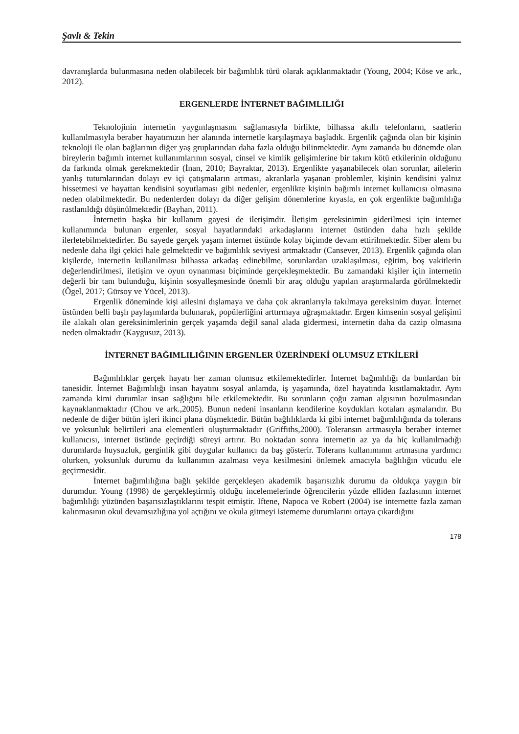Şavlı & Tekin
davranışlarda bulunmasına neden olabilecek bir bağımlılık türü olarak açıklanmaktadır (Young, 2004; Köse ve ark., 2012).
ERGENLERDE İNTERNET BAĞIMLILIĞI
Teknolojinin internetin yaygınlaşmasını sağlamasıyla birlikte, bilhassa akıllı telefonların, saatlerin kullanılmasıyla beraber hayatımızın her alanında internetle karşılaşmaya başladık. Ergenlik çağında olan bir kişinin teknoloji ile olan bağlarının diğer yaş gruplarından daha fazla olduğu bilinmektedir. Aynı zamanda bu dönemde olan bireylerin bağımlı internet kullanımlarının sosyal, cinsel ve kimlik gelişimlerine bir takım kötü etkilerinin olduğunu da farkında olmak gerekmektedir (İnan, 2010; Bayraktar, 2013). Ergenlikte yaşanabilecek olan sorunlar, ailelerin yanlış tutumlarından dolayı ev içi çatışmaların artması, akranlarla yaşanan problemler, kişinin kendisini yalnız hissetmesi ve hayattan kendisini soyutlaması gibi nedenler, ergenlikte kişinin bağımlı internet kullanıcısı olmasına neden olabilmektedir. Bu nedenlerden dolayı da diğer gelişim dönemlerine kıyasla, en çok ergenlikte bağımlılığa rastlanıldığı düşünülmektedir (Bayhan, 2011).
İnternetin başka bir kullanım gayesi de iletişimdir. İletişim gereksinimin giderilmesi için internet kullanımında bulunan ergenler, sosyal hayatlarındaki arkadaşlarını internet üstünden daha hızlı şekilde ilerletebilmektedirler. Bu sayede gerçek yaşam internet üstünde kolay biçimde devam ettirilmektedir. Siber alem bu nedenle daha ilgi çekici hale gelmektedir ve bağımlılık seviyesi artmaktadır (Cansever, 2013). Ergenlik çağında olan kişilerde, internetin kullanılması bilhassa arkadaş edinebilme, sorunlardan uzaklaşılması, eğitim, boş vakitlerin değerlendirilmesi, iletişim ve oyun oynanması biçiminde gerçekleşmektedir. Bu zamandaki kişiler için internetin değerli bir tanı bulunduğu, kişinin sosyalleşmesinde önemli bir araç olduğu yapılan araştırmalarda görülmektedir (Ögel, 2017; Gürsoy ve Yücel, 2013).
Ergenlik döneminde kişi ailesini dışlamaya ve daha çok akranlarıyla takılmaya gereksinim duyar. İnternet üstünden belli başlı paylaşımlarda bulunarak, popülerliğini arttırmaya uğraşmaktadır. Ergen kimsenin sosyal gelişimi ile alakalı olan gereksinimlerinin gerçek yaşamda değil sanal alada gidermesi, internetin daha da cazip olmasına neden olmaktadır (Kaygusuz, 2013).
İNTERNET BAĞIMLILIĞININ ERGENLER ÜZERİNDEKİ OLUMSUZ ETKİLERİ
Bağımlılıklar gerçek hayatı her zaman olumsuz etkilemektedirler. İnternet bağımlılığı da bunlardan bir tanesidir. İnternet Bağımlılığı insan hayatını sosyal anlamda, iş yaşamında, özel hayatında kısıtlamaktadır. Aynı zamanda kimi durumlar insan sağlığını bile etkilemektedir. Bu sorunların çoğu zaman algısının bozulmasından kaynaklanmaktadır (Chou ve ark.,2005). Bunun nedeni insanların kendilerine koydukları kotaları aşmalarıdır. Bu nedenle de diğer bütün işleri ikinci plana düşmektedir. Bütün bağlılıklarda ki gibi internet bağımlılığında da tolerans ve yoksunluk belirtileri ana elementleri oluşturmaktadır (Griffiths,2000). Toleransın artmasıyla beraber internet kullanıcısı, internet üstünde geçirdiği süreyi artırır. Bu noktadan sonra internetin az ya da hiç kullanılmadığı durumlarda huysuzluk, gerginlik gibi duygular kullanıcı da baş gösterir. Tolerans kullanımının artmasına yardımcı olurken, yoksunluk durumu da kullanımın azalması veya kesilmesini önlemek amacıyla bağlılığın vücudu ele geçirmesidir.
İnternet bağımlılığına bağlı şekilde gerçekleşen akademik başarısızlık durumu da oldukça yaygın bir durumdur. Young (1998) de gerçekleştirmiş olduğu incelemelerinde öğrencilerin yüzde elliden fazlasının internet bağımlılığı yüzünden başarısızlaştıklarını tespit etmiştir. Iftene, Napoca ve Robert (2004) ise internette fazla zaman kalınmasının okul devamsızlığına yol açtığını ve okula gitmeyi istememe durumlarını ortaya çıkardığını
178